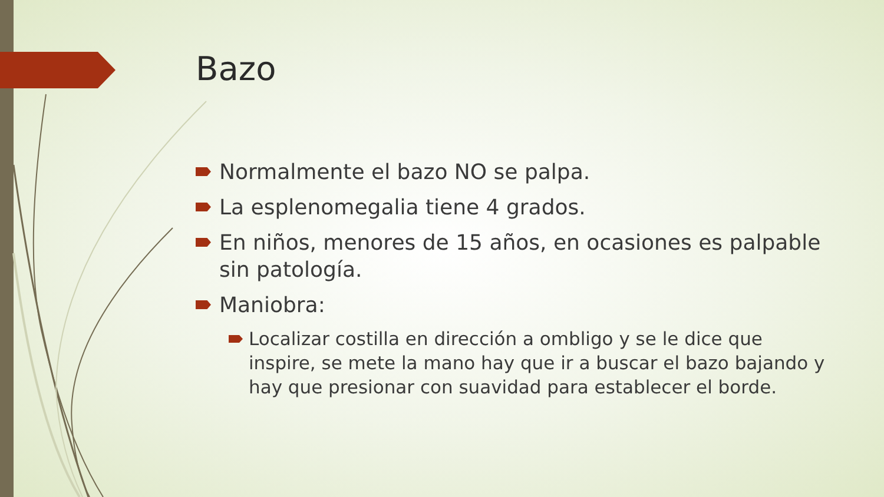Bazo
Normalmente el bazo NO se palpa.
La esplenomegalia tiene 4 grados.
En niños, menores de 15 años, en ocasiones es palpable sin patología.
Maniobra:
Localizar costilla en dirección a ombligo y se le dice que inspire, se mete la mano hay que ir a buscar el bazo bajando y hay que presionar con suavidad para establecer el borde.